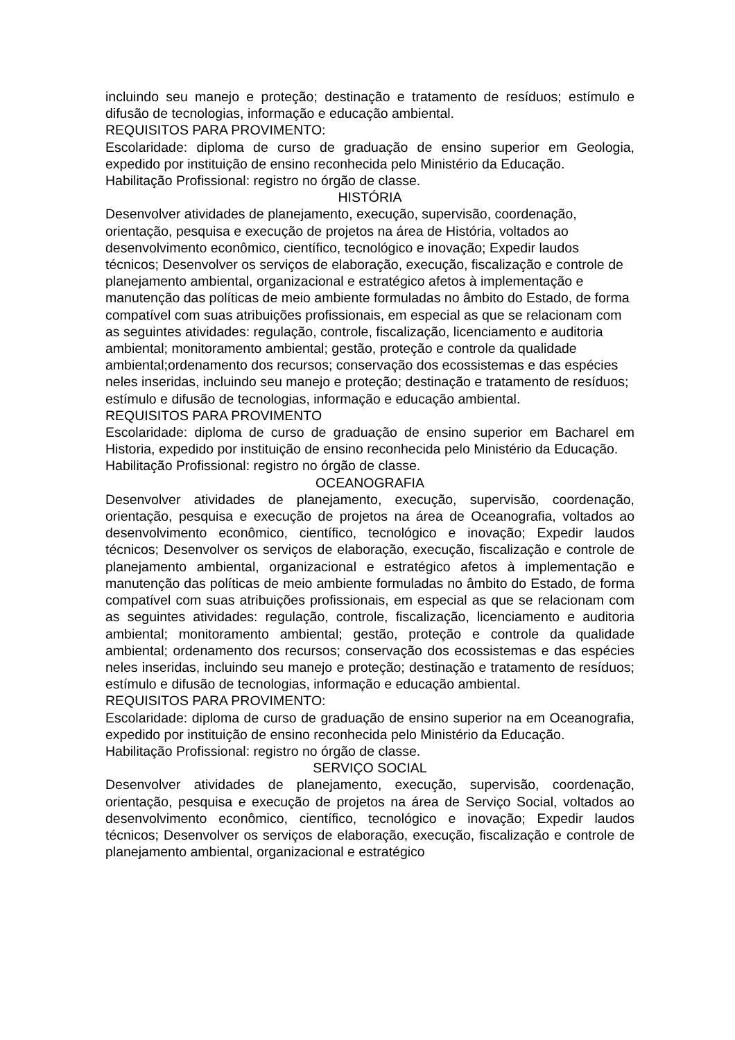incluindo seu manejo e proteção; destinação e tratamento de resíduos; estímulo e difusão de tecnologias, informação e educação ambiental.
REQUISITOS PARA PROVIMENTO:
Escolaridade: diploma de curso de graduação de ensino superior em Geologia, expedido por instituição de ensino reconhecida pelo Ministério da Educação.
Habilitação Profissional: registro no órgão de classe.
HISTÓRIA
Desenvolver atividades de planejamento, execução, supervisão, coordenação, orientação, pesquisa e execução de projetos na área de História, voltados ao desenvolvimento econômico, científico, tecnológico e inovação; Expedir laudos técnicos; Desenvolver os serviços de elaboração, execução, fiscalização e controle de planejamento ambiental, organizacional e estratégico afetos à implementação e manutenção das políticas de meio ambiente formuladas no âmbito do Estado, de forma compatível com suas atribuições profissionais, em especial as que se relacionam com as seguintes atividades: regulação, controle, fiscalização, licenciamento e auditoria ambiental; monitoramento ambiental; gestão, proteção e controle da qualidade ambiental;ordenamento dos recursos; conservação dos ecossistemas e das espécies neles inseridas, incluindo seu manejo e proteção; destinação e tratamento de resíduos; estímulo e difusão de tecnologias, informação e educação ambiental.
REQUISITOS PARA PROVIMENTO
Escolaridade: diploma de curso de graduação de ensino superior em Bacharel em Historia, expedido por instituição de ensino reconhecida pelo Ministério da Educação.
Habilitação Profissional: registro no órgão de classe.
OCEANOGRAFIA
Desenvolver atividades de planejamento, execução, supervisão, coordenação, orientação, pesquisa e execução de projetos na área de Oceanografia, voltados ao desenvolvimento econômico, científico, tecnológico e inovação; Expedir laudos técnicos; Desenvolver os serviços de elaboração, execução, fiscalização e controle de planejamento ambiental, organizacional e estratégico afetos à implementação e manutenção das políticas de meio ambiente formuladas no âmbito do Estado, de forma compatível com suas atribuições profissionais, em especial as que se relacionam com as seguintes atividades: regulação, controle, fiscalização, licenciamento e auditoria ambiental; monitoramento ambiental; gestão, proteção e controle da qualidade ambiental; ordenamento dos recursos; conservação dos ecossistemas e das espécies neles inseridas, incluindo seu manejo e proteção; destinação e tratamento de resíduos; estímulo e difusão de tecnologias, informação e educação ambiental.
REQUISITOS PARA PROVIMENTO:
Escolaridade: diploma de curso de graduação de ensino superior na em Oceanografia, expedido por instituição de ensino reconhecida pelo Ministério da Educação.
Habilitação Profissional: registro no órgão de classe.
SERVIÇO SOCIAL
Desenvolver atividades de planejamento, execução, supervisão, coordenação, orientação, pesquisa e execução de projetos na área de Serviço Social, voltados ao desenvolvimento econômico, científico, tecnológico e inovação; Expedir laudos técnicos; Desenvolver os serviços de elaboração, execução, fiscalização e controle de planejamento ambiental, organizacional e estratégico